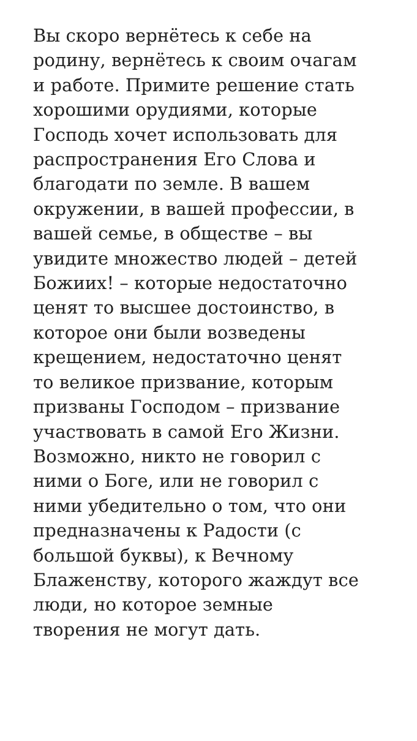Вы скоро вернётесь к себе на
родину, вернётесь к своим очагам
и работе. Примите решение стать
хорошими орудиями, которые
Господь хочет использовать для
распространения Его Слова и
благодати по земле. В вашем
окружении, в вашей профессии, в
вашей семье, в обществе – вы
увидите множество людей – детей
Божиих! – которые недостаточно
ценят то высшее достоинство, в
которое они были возведены
крещением, недостаточно ценят
то великое призвание, которым
призваны Господом – призвание
участвовать в самой Его Жизни.
Возможно, никто не говорил с
ними о Боге, или не говорил с
ними убедительно о том, что они
предназначены к Радости (с
большой буквы), к Вечному
Блаженству, которого жаждут все
люди, но которое земные
творения не могут дать.